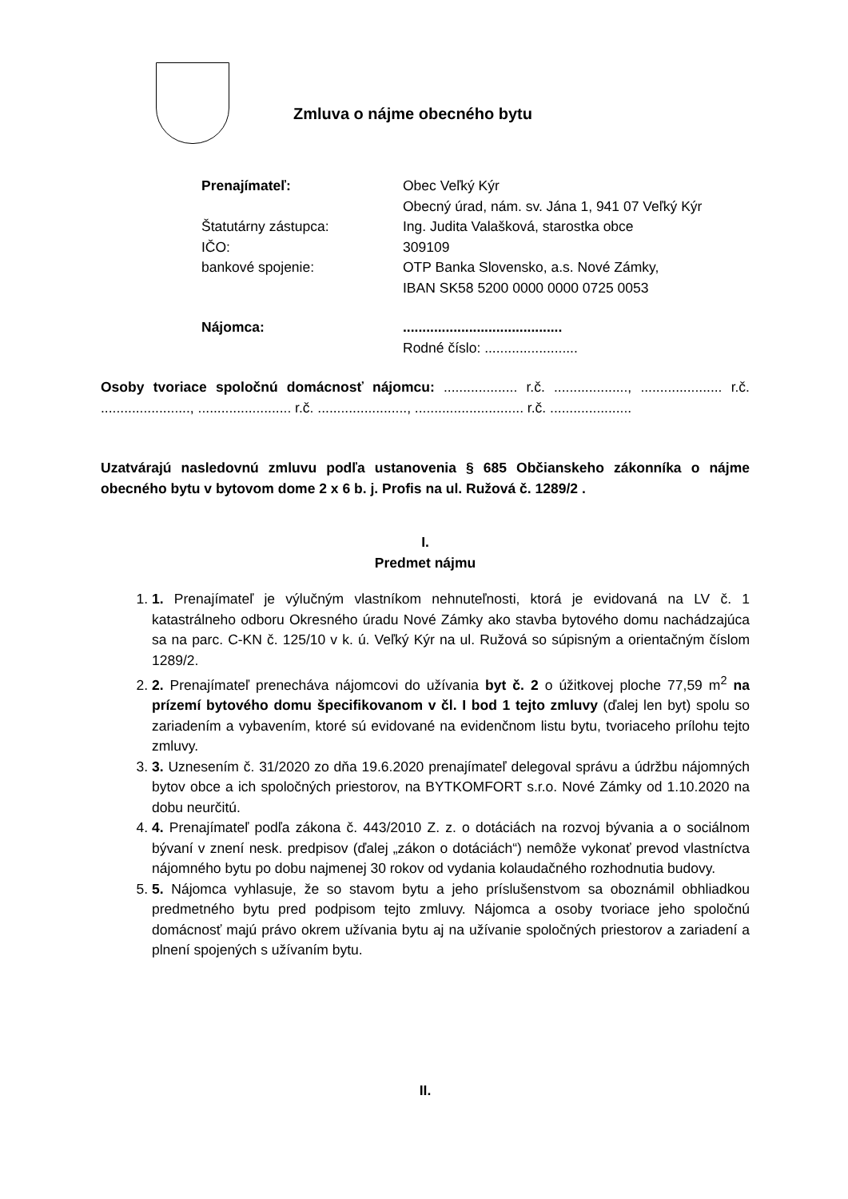Zmluva o nájme obecného bytu
Prenajímateľ: Obec Veľký Kýr
Obecný úrad, nám. sv. Jána 1, 941 07 Veľký Kýr
Štatutárny zástupca: Ing. Judita Valašková, starostka obce
IČO: 309109
bankové spojenie: OTP Banka Slovensko, a.s. Nové Zámky,
IBAN SK58 5200 0000 0000 0725 0053
Nájomca: .........................................
Rodné číslo: ........................
Osoby tvoriace spoločnú domácnosť nájomcu: ................... r.č. ..................., ..................... r.č. ......................., ........................ r.č. ......................., ............................ r.č. .....................
Uzatvárajú nasledovnú zmluvu podľa ustanovenia § 685 Občianskeho zákonníka o nájme obecného bytu v bytovom dome 2 x 6 b. j. Profis na ul. Ružová č. 1289/2 .
I.
Predmet nájmu
1. 1. Prenajímateľ je výlučným vlastníkom nehnuteľnosti, ktorá je evidovaná na LV č. 1 katastrálneho odboru Okresného úradu Nové Zámky ako stavba bytového domu nachádzajúca sa na parc. C-KN č. 125/10 v k. ú. Veľký Kýr na ul. Ružová so súpisným a orientačným číslom 1289/2.
2. 2. Prenajímateľ prenecháva nájomcovi do užívania byt č. 2 o úžitkovej ploche 77,59 m<sup>2</sup> na prízemí bytového domu špecifikovanom v čl. I bod 1 tejto zmluvy (ďalej len byt) spolu so zariadením a vybavením, ktoré sú evidované na evidenčnom listu bytu, tvoriaceho prílohu tejto zmluvy.
3. 3. Uznesením č. 31/2020 zo dňa 19.6.2020 prenajímateľ delegoval správu a údržbu nájomných bytov obce a ich spoločných priestorov, na BYTKOMFORT s.r.o. Nové Zámky od 1.10.2020 na dobu neurčitú.
4. 4. Prenajímateľ podľa zákona č. 443/2010 Z. z. o dotáciách na rozvoj bývania a o sociálnom bývaní v znení nesk. predpisov (ďalej „zákon o dotáciách“) nemôže vykonať prevod vlastníctva nájomného bytu po dobu najmenej 30 rokov od vydania kolaudačného rozhodnutia budovy.
5. 5. Nájomca vyhlasuje, že so stavom bytu a jeho príslušenstvom sa oboznámil obhliadkou predmetného bytu pred podpisom tejto zmluvy. Nájomca a osoby tvoriace jeho spoločnú domácnosť majú právo okrem užívania bytu aj na užívanie spoločných priestorov a zariadení a plnení spojených s užívaním bytu.
II.